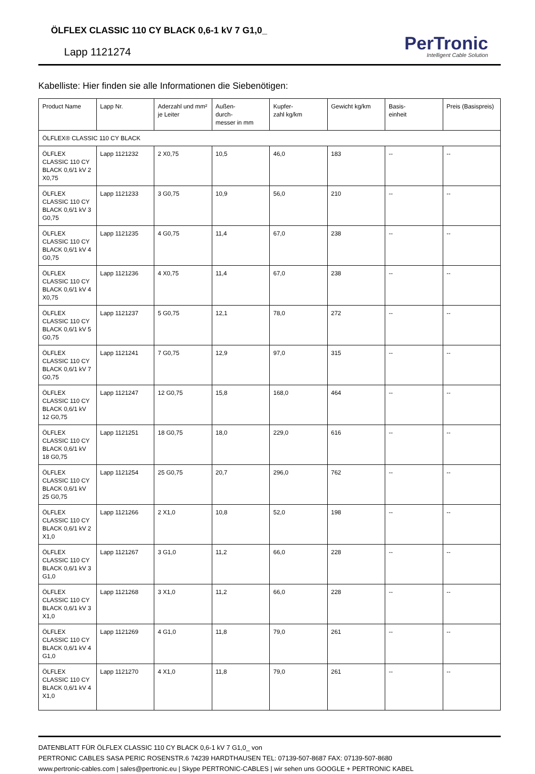ÖLFLEX CLASSIC 110 CY BLACK 0,6-1 kV 7 G1,0_
Lapp 1121274
PerTronic
Intelligent Cable Solution
Kabelliste: Hier finden sie alle Informationen die Siebenötigen:
| Product Name | Lapp Nr. | Aderzahl und mm² je Leiter | Außen- durch- messer in mm | Kupfer- zahl kg/km | Gewicht kg/km | Basis- einheit | Preis (Basispreis) |
| --- | --- | --- | --- | --- | --- | --- | --- |
| ÖLFLEX® CLASSIC 110 CY BLACK | | | | | | | |
| ÖLFLEX CLASSIC 110 CY BLACK 0,6/1 kV 2 X0,75 | Lapp 1121232 | 2 X0,75 | 10,5 | 46,0 | 183 | -- | -- |
| ÖLFLEX CLASSIC 110 CY BLACK 0,6/1 kV 3 G0,75 | Lapp 1121233 | 3 G0,75 | 10,9 | 56,0 | 210 | -- | -- |
| ÖLFLEX CLASSIC 110 CY BLACK 0,6/1 kV 4 G0,75 | Lapp 1121235 | 4 G0,75 | 11,4 | 67,0 | 238 | -- | -- |
| ÖLFLEX CLASSIC 110 CY BLACK 0,6/1 kV 4 X0,75 | Lapp 1121236 | 4 X0,75 | 11,4 | 67,0 | 238 | -- | -- |
| ÖLFLEX CLASSIC 110 CY BLACK 0,6/1 kV 5 G0,75 | Lapp 1121237 | 5 G0,75 | 12,1 | 78,0 | 272 | -- | -- |
| ÖLFLEX CLASSIC 110 CY BLACK 0,6/1 kV 7 G0,75 | Lapp 1121241 | 7 G0,75 | 12,9 | 97,0 | 315 | -- | -- |
| ÖLFLEX CLASSIC 110 CY BLACK 0,6/1 kV 12 G0,75 | Lapp 1121247 | 12 G0,75 | 15,8 | 168,0 | 464 | -- | -- |
| ÖLFLEX CLASSIC 110 CY BLACK 0,6/1 kV 18 G0,75 | Lapp 1121251 | 18 G0,75 | 18,0 | 229,0 | 616 | -- | -- |
| ÖLFLEX CLASSIC 110 CY BLACK 0,6/1 kV 25 G0,75 | Lapp 1121254 | 25 G0,75 | 20,7 | 296,0 | 762 | -- | -- |
| ÖLFLEX CLASSIC 110 CY BLACK 0,6/1 kV 2 X1,0 | Lapp 1121266 | 2 X1,0 | 10,8 | 52,0 | 198 | -- | -- |
| ÖLFLEX CLASSIC 110 CY BLACK 0,6/1 kV 3 G1,0 | Lapp 1121267 | 3 G1,0 | 11,2 | 66,0 | 228 | -- | -- |
| ÖLFLEX CLASSIC 110 CY BLACK 0,6/1 kV 3 X1,0 | Lapp 1121268 | 3 X1,0 | 11,2 | 66,0 | 228 | -- | -- |
| ÖLFLEX CLASSIC 110 CY BLACK 0,6/1 kV 4 G1,0 | Lapp 1121269 | 4 G1,0 | 11,8 | 79,0 | 261 | -- | -- |
| ÖLFLEX CLASSIC 110 CY BLACK 0,6/1 kV 4 X1,0 | Lapp 1121270 | 4 X1,0 | 11,8 | 79,0 | 261 | -- | -- |
DATENBLATT FÜR ÖLFLEX CLASSIC 110 CY BLACK 0,6-1 kV 7 G1,0_ von
PERTRONIC CABLES SASA PERIC ROSENSTR.6 74239 HARDTHAUSEN TEL: 07139-507-8687 FAX: 07139-507-8680
www.pertronic-cables.com | sales@pertronic.eu | Skype PERTRONIC-CABLES | wir sehen uns GOOGLE + PERTRONIC KABEL